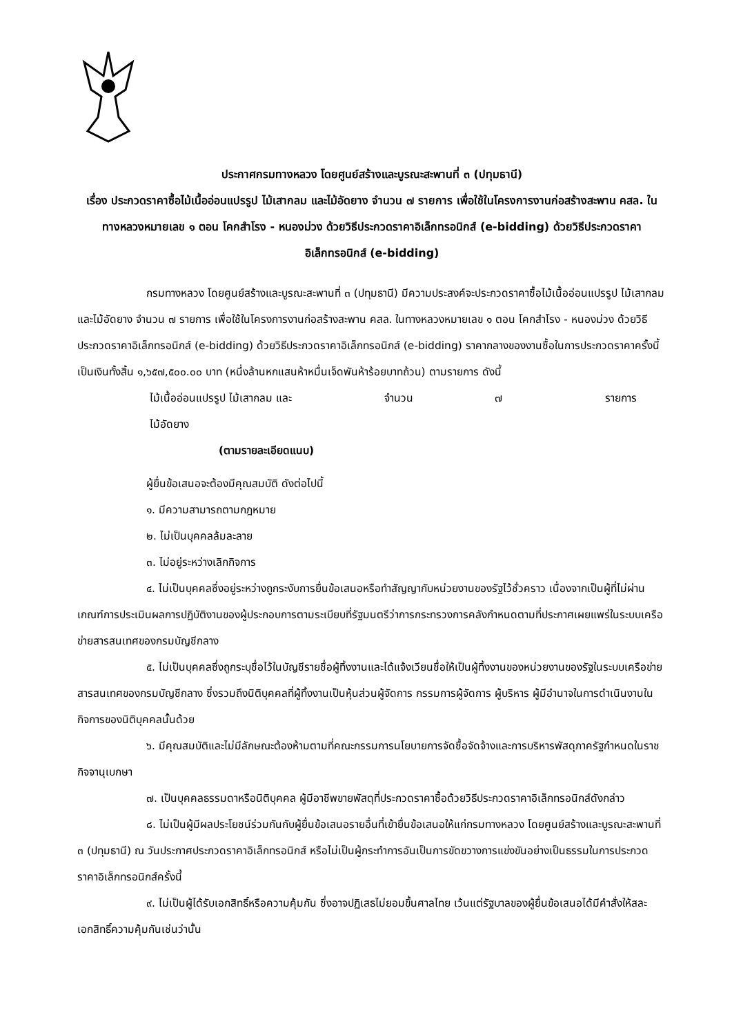ประกาศกรมทางหลวง โดยศูนย์สร้างและบูรณะสะพานที่ ๓ (ปทุมธานี)
เรื่อง ประกวดราคาซื้อไม้เนื้ออ่อนแปรรูป ไม้เสากลม และไม้อัดยาง จำนวน ๗ รายการ เพื่อใช้ในโครงการงานก่อสร้างสะพาน คสล. ในทางหลวงหมายเลข ๑ ตอน โคกสำโรง - หนองม่วง ด้วยวิธีประกวดราคาอิเล็กทรอนิกส์ (e-bidding) ด้วยวิธีประกวดราคาอิเล็กทรอนิกส์ (e-bidding)
กรมทางหลวง โดยศูนย์สร้างและบูรณะสะพานที่ ๓ (ปทุมธานี) มีความประสงค์จะประกวดราคาซื้อไม้เนื้ออ่อนแปรรูป ไม้เสากลม และไม้อัดยาง จำนวน ๗ รายการ เพื่อใช้ในโครงการงานก่อสร้างสะพาน คสล. ในทางหลวงหมายเลข ๑ ตอน โคกสำโรง - หนองม่วง ด้วยวิธีประกวดราคาอิเล็กทรอนิกส์ (e-bidding) ด้วยวิธีประกวดราคาอิเล็กทรอนิกส์ (e-bidding) ราคากลางของงานซื้อในการประกวดราคาครั้งนี้ เป็นเงินทั้งสิ้น ๑,๖๕๗,๕๐๐.๐๐ บาท (หนึ่งล้านหกแสนห้าหมื่นเจ็ดพันห้าร้อยบาทถ้วน) ตามรายการ ดังนี้
ไม้เนื้ออ่อนแปรรูป ไม้เสากลม และ
ไม้อัดยาง จำนวน ๗ รายการ
(ตามรายละเอียดแนบ)
ผู้ยื่นข้อเสนอจะต้องมีคุณสมบัติ ดังต่อไปนี้
๑. มีความสามารถตามกฎหมาย
๒. ไม่เป็นบุคคลล้มละลาย
๓. ไม่อยู่ระหว่างเลิกกิจการ
๔. ไม่เป็นบุคคลซึ่งอยู่ระหว่างถูกระงับการยื่นข้อเสนอหรือทำสัญญากับหน่วยงานของรัฐไว้ชั่วคราว เนื่องจากเป็นผู้ที่ไม่ผ่านเกณฑ์การประเมินผลการปฏิบัติงานของผู้ประกอบการตามระเบียบที่รัฐมนตรีว่าการกระทรวงการคลังกำหนดตามที่ประกาศเผยแพร่ในระบบเครือข่ายสารสนเทศของกรมบัญชีกลาง
๕. ไม่เป็นบุคคลซึ่งถูกระบุชื่อไว้ในบัญชีรายชื่อผู้ทิ้งงานและได้แจ้งเวียนชื่อให้เป็นผู้ทิ้งงานของหน่วยงานของรัฐในระบบเครือข่ายสารสนเทศของกรมบัญชีกลาง ซึ่งรวมถึงนิติบุคคลที่ผู้ทิ้งงานเป็นหุ้นส่วนผู้จัดการ กรรมการผู้จัดการ ผู้บริหาร ผู้มีอำนาจในการดำเนินงานในกิจการของนิติบุคคลนั้นด้วย
๖. มีคุณสมบัติและไม่มีลักษณะต้องห้ามตามที่คณะกรรมการนโยบายการจัดซื้อจัดจ้างและการบริหารพัสดุภาครัฐกำหนดในราชกิจจานุเบกษา
๗. เป็นบุคคลธรรมดาหรือนิติบุคคล ผู้มีอาชีพขายพัสดุที่ประกวดราคาซื้อด้วยวิธีประกวดราคาอิเล็กทรอนิกส์ดังกล่าว
๘. ไม่เป็นผู้มีผลประโยชน์ร่วมกันกับผู้ยื่นข้อเสนอรายอื่นที่เข้ายื่นข้อเสนอให้แก่กรมทางหลวง โดยศูนย์สร้างและบูรณะสะพานที่ ๓ (ปทุมธานี) ณ วันประกาศประกวดราคาอิเล็กทรอนิกส์ หรือไม่เป็นผู้กระทำการอันเป็นการขัดขวางการแข่งขันอย่างเป็นธรรมในการประกวดราคาอิเล็กทรอนิกส์ครั้งนี้
๙. ไม่เป็นผู้ได้รับเอกสิทธิ์หรือความคุ้มกัน ซึ่งอาจปฏิเสธไม่ยอมขึ้นศาลไทย เว้นแต่รัฐบาลของผู้ยื่นข้อเสนอได้มีคำสั่งให้สละเอกสิทธิ์ความคุ้มกันเช่นว่านั้น